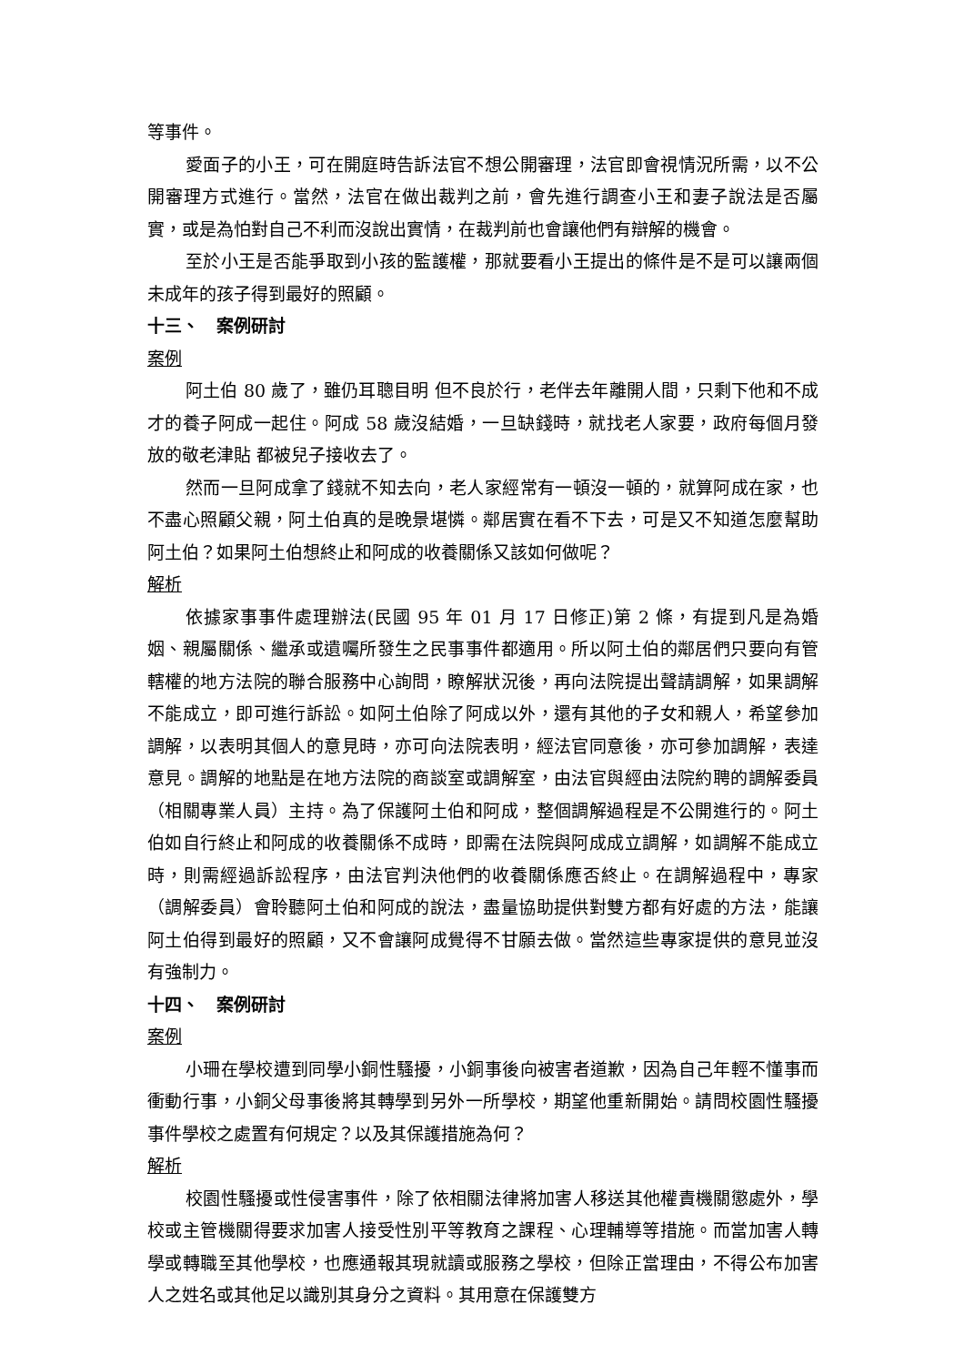等事件。
愛面子的小王，可在開庭時告訴法官不想公開審理，法官即會視情況所需，以不公開審理方式進行。當然，法官在做出裁判之前，會先進行調查小王和妻子說法是否屬實，或是為怕對自己不利而沒說出實情，在裁判前也會讓他們有辯解的機會。
至於小王是否能爭取到小孩的監護權，那就要看小王提出的條件是不是可以讓兩個未成年的孩子得到最好的照顧。
十三、　案例研討
案例
阿土伯 80 歲了，雖仍耳聰目明 但不良於行，老伴去年離開人間，只剩下他和不成才的養子阿成一起住。阿成 58 歲沒結婚，一旦缺錢時，就找老人家要，政府每個月發放的敬老津貼 都被兒子接收去了。
然而一旦阿成拿了錢就不知去向，老人家經常有一頓沒一頓的，就算阿成在家，也不盡心照顧父親，阿土伯真的是晚景堪憐。鄰居實在看不下去，可是又不知道怎麼幫助阿土伯？如果阿土伯想終止和阿成的收養關係又該如何做呢？
解析
依據家事事件處理辦法(民國 95 年 01 月 17 日修正)第 2 條，有提到凡是為婚姻、親屬關係、繼承或遺囑所發生之民事事件都適用。所以阿土伯的鄰居們只要向有管轄權的地方法院的聯合服務中心詢問，瞭解狀況後，再向法院提出聲請調解，如果調解不能成立，即可進行訴訟。如阿土伯除了阿成以外，還有其他的子女和親人，希望參加調解，以表明其個人的意見時，亦可向法院表明，經法官同意後，亦可參加調解，表達意見。調解的地點是在地方法院的商談室或調解室，由法官與經由法院約聘的調解委員（相關專業人員）主持。為了保護阿土伯和阿成，整個調解過程是不公開進行的。阿土伯如自行終止和阿成的收養關係不成時，即需在法院與阿成成立調解，如調解不能成立時，則需經過訴訟程序，由法官判決他們的收養關係應否終止。在調解過程中，專家（調解委員）會聆聽阿土伯和阿成的說法，盡量協助提供對雙方都有好處的方法，能讓阿土伯得到最好的照顧，又不會讓阿成覺得不甘願去做。當然這些專家提供的意見並沒有強制力。
十四、　案例研討
案例
小珊在學校遭到同學小銅性騷擾，小銅事後向被害者道歉，因為自己年輕不懂事而衝動行事，小銅父母事後將其轉學到另外一所學校，期望他重新開始。請問校園性騷擾事件學校之處置有何規定？以及其保護措施為何？
解析
校園性騷擾或性侵害事件，除了依相關法律將加害人移送其他權責機關懲處外，學校或主管機關得要求加害人接受性別平等教育之課程、心理輔導等措施。而當加害人轉學或轉職至其他學校，也應通報其現就讀或服務之學校，但除正當理由，不得公布加害人之姓名或其他足以識別其身分之資料。其用意在保護雙方